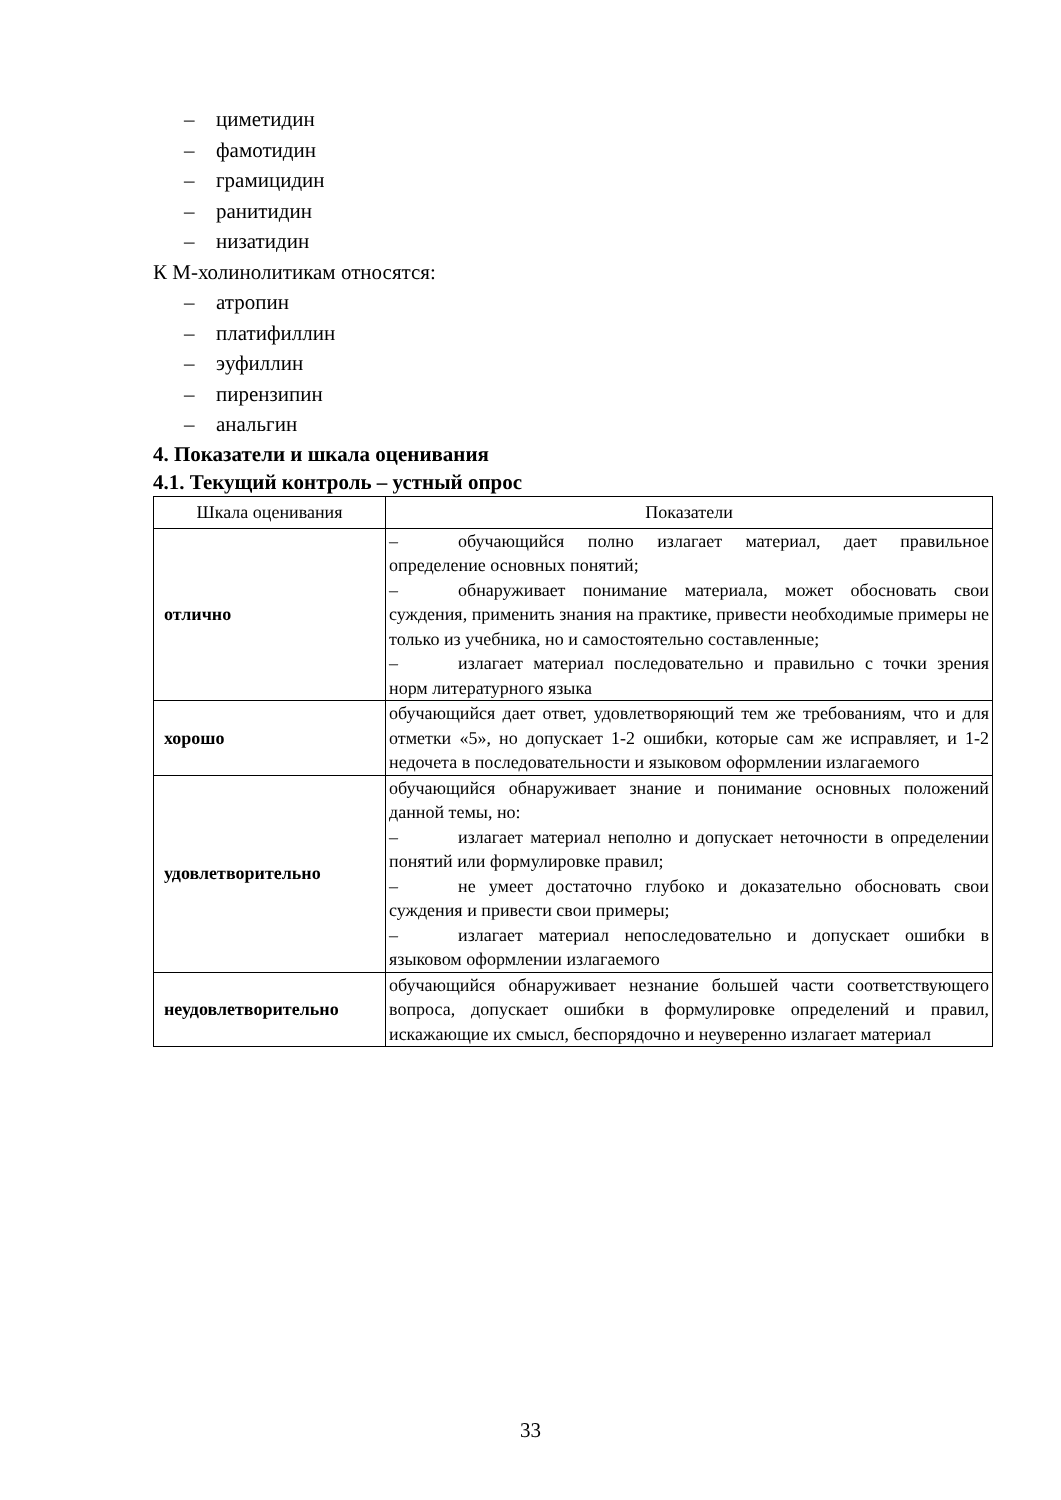– циметидин
– фамотидин
– грамицидин
– ранитидин
– низатидин
К М-холинолитикам относятся:
– атропин
– платифиллин
– эуфиллин
– пирензипин
– анальгин
4. Показатели и шкала оценивания
4.1. Текущий контроль – устный опрос
| Шкала оценивания | Показатели |
| --- | --- |
| отлично | – обучающийся полно излагает материал, дает правильное определение основных понятий; – обнаруживает понимание материала, может обосновать свои суждения, применить знания на практике, привести необходимые примеры не только из учебника, но и самостоятельно составленные; – излагает материал последовательно и правильно с точки зрения норм литературного языка |
| хорошо | обучающийся дает ответ, удовлетворяющий тем же требованиям, что и для отметки «5», но допускает 1-2 ошибки, которые сам же исправляет, и 1-2 недочета в последовательности и языковом оформлении излагаемого |
| удовлетворительно | обучающийся обнаруживает знание и понимание основных положений данной темы, но: – излагает материал неполно и допускает неточности в определении понятий или формулировке правил; – не умеет достаточно глубоко и доказательно обосновать свои суждения и привести свои примеры; – излагает материал непоследовательно и допускает ошибки в языковом оформлении излагаемого |
| неудовлетворительно | обучающийся обнаруживает незнание большей части соответствующего вопроса, допускает ошибки в формулировке определений и правил, искажающие их смысл, беспорядочно и неуверенно излагает материал |
33